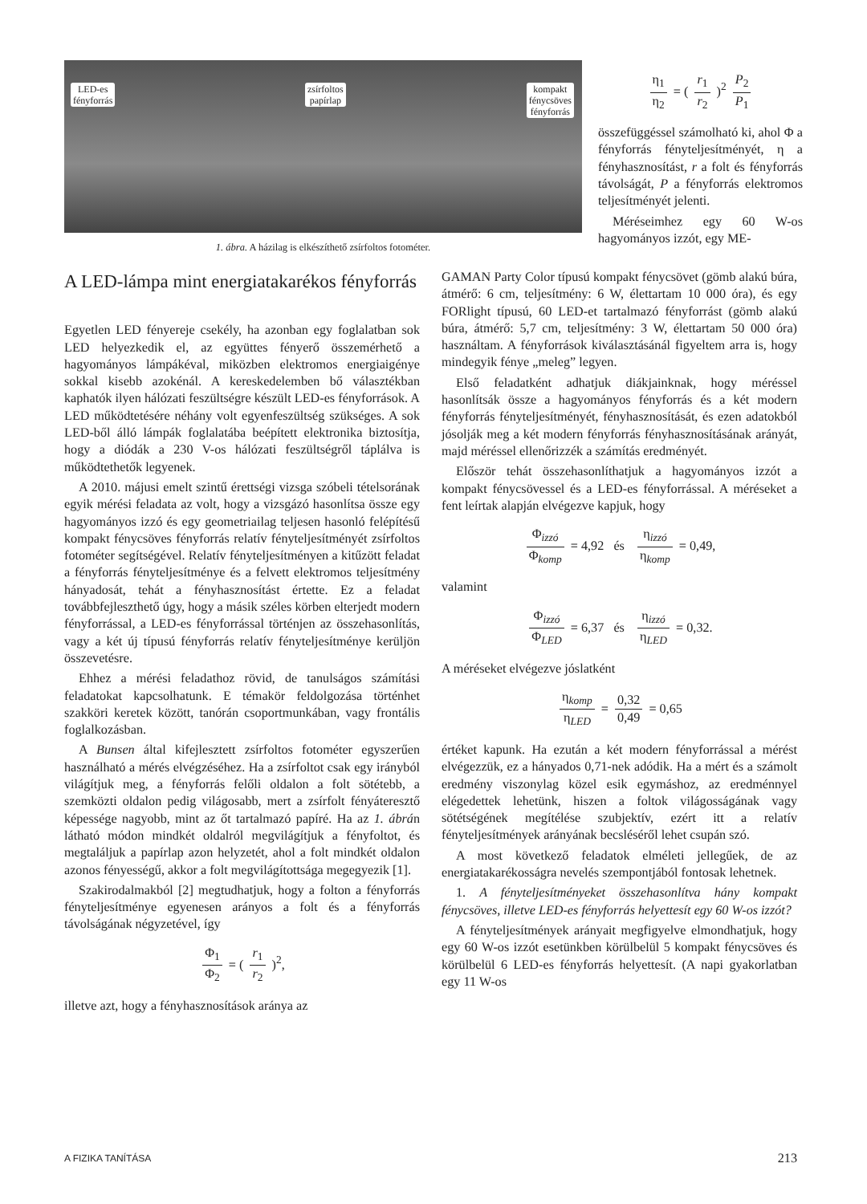LED-es
fényforrás
zsírfoltos
papírlap
kompakt
fénycsöves
fényforrás
1. ábra. A házilag is elkészíthető zsírfoltos fotométer.
η<sub>1</sub> η<sub>2</sub> = ( r<sub>1</sub> r<sub>2</sub> )<sup>2</sup> P<sub>2</sub> P<sub>1</sub>
összefüggéssel számolható ki, ahol Φ a fényforrás fényteljesítményét, η a fényhasznosítást, r a folt és fényforrás távolságát, P a fényforrás elektromos teljesítményét jelenti.
Méréseimhez egy 60 W-os hagyományos izzót, egy ME-
A LED-lámpa mint energiatakarékos fényforrás
Egyetlen LED fényereje csekély, ha azonban egy foglalatban sok LED helyezkedik el, az együttes fényerő összemérhető a hagyományos lámpákéval, miközben elektromos energiaigénye sokkal kisebb azokénál. A kereskedelemben bő választékban kaphatók ilyen hálózati feszültségre készült LED-es fényforrások. A LED működtetésére néhány volt egyenfeszültség szükséges. A sok LED-ből álló lámpák foglalatába beépített elektronika biztosítja, hogy a diódák a 230 V-os hálózati feszültségről táplálva is működtethetők legyenek.
A 2010. májusi emelt szintű érettségi vizsga szóbeli tételsorának egyik mérési feladata az volt, hogy a vizsgázó hasonlítsa össze egy hagyományos izzó és egy geometriailag teljesen hasonló felépítésű kompakt fénycsöves fényforrás relatív fényteljesítményét zsírfoltos fotométer segítségével. Relatív fényteljesítményen a kitűzött feladat a fényforrás fényteljesítménye és a felvett elektromos teljesítmény hányadosát, tehát a fényhasznosítást értette. Ez a feladat továbbfejleszthető úgy, hogy a másik széles körben elterjedt modern fényforrással, a LED-es fényforrással történjen az összehasonlítás, vagy a két új típusú fényforrás relatív fényteljesítménye kerüljön összevetésre.
Ehhez a mérési feladathoz rövid, de tanulságos számítási feladatokat kapcsolhatunk. E témakör feldolgozása történhet szakköri keretek között, tanórán csoportmunkában, vagy frontális foglalkozásban.
A Bunsen által kifejlesztett zsírfoltos fotométer egyszerűen használható a mérés elvégzéséhez. Ha a zsírfoltot csak egy irányból világítjuk meg, a fényforrás felőli oldalon a folt sötétebb, a szemközti oldalon pedig világosabb, mert a zsírfolt fényáteresztő képessége nagyobb, mint az őt tartalmazó papíré. Ha az 1. ábrán látható módon mindkét oldalról megvilágítjuk a fényfoltot, és megtaláljuk a papírlap azon helyzetét, ahol a folt mindkét oldalon azonos fényességű, akkor a folt megvilágítottsága megegyezik [1].
Szakirodalmakból [2] megtudhatjuk, hogy a folton a fényforrás fényteljesítménye egyenesen arányos a folt és a fényforrás távolságának négyzetével, így
Φ<sub>1</sub> Φ<sub>2</sub> = ( r<sub>1</sub> r<sub>2</sub> )<sup>2</sup>,
illetve azt, hogy a fényhasznosítások aránya az
GAMAN Party Color típusú kompakt fénycsövet (gömb alakú búra, átmérő: 6 cm, teljesítmény: 6 W, élettartam 10 000 óra), és egy FORlight típusú, 60 LED-et tartalmazó fényforrást (gömb alakú búra, átmérő: 5,7 cm, teljesítmény: 3 W, élettartam 50 000 óra) használtam. A fényforrások kiválasztásánál figyeltem arra is, hogy mindegyik fénye „meleg” legyen.
Első feladatként adhatjuk diákjainknak, hogy méréssel hasonlítsák össze a hagyományos fényforrás és a két modern fényforrás fényteljesítményét, fényhasznosítását, és ezen adatokból jósolják meg a két modern fényforrás fényhasznosításának arányát, majd méréssel ellenőrizzék a számítás eredményét.
Először tehát összehasonlíthatjuk a hagyományos izzót a kompakt fénycsövessel és a LED-es fényforrással. A méréseket a fent leírtak alapján elvégezve kapjuk, hogy
Φ<sub>izzó</sub> Φ<sub>komp</sub> = 4,92 és η<sub>izzó</sub> η<sub>komp</sub> = 0,49,
valamint
Φ<sub>izzó</sub> Φ<sub>LED</sub> = 6,37 és η<sub>izzó</sub> η<sub>LED</sub> = 0,32.
A méréseket elvégezve jóslatként
η<sub>komp</sub> η<sub>LED</sub> = 0,32 0,49 = 0,65
értéket kapunk. Ha ezután a két modern fényforrással a mérést elvégezzük, ez a hányados 0,71-nek adódik. Ha a mért és a számolt eredmény viszonylag közel esik egymáshoz, az eredménnyel elégedettek lehetünk, hiszen a foltok világosságának vagy sötétségének megítélése szubjektív, ezért itt a relatív fényteljesítmények arányának becsléséről lehet csupán szó.
A most következő feladatok elméleti jellegűek, de az energiatakarékosságra nevelés szempontjából fontosak lehetnek.
1. A fényteljesítményeket összehasonlítva hány kompakt fénycsöves, illetve LED-es fényforrás helyettesít egy 60 W-os izzót?
A fényteljesítmények arányait megfigyelve elmondhatjuk, hogy egy 60 W-os izzót esetünkben körülbelül 5 kompakt fénycsöves és körülbelül 6 LED-es fényforrás helyettesít. (A napi gyakorlatban egy 11 W-os
A FIZIKA TANÍTÁSA 213